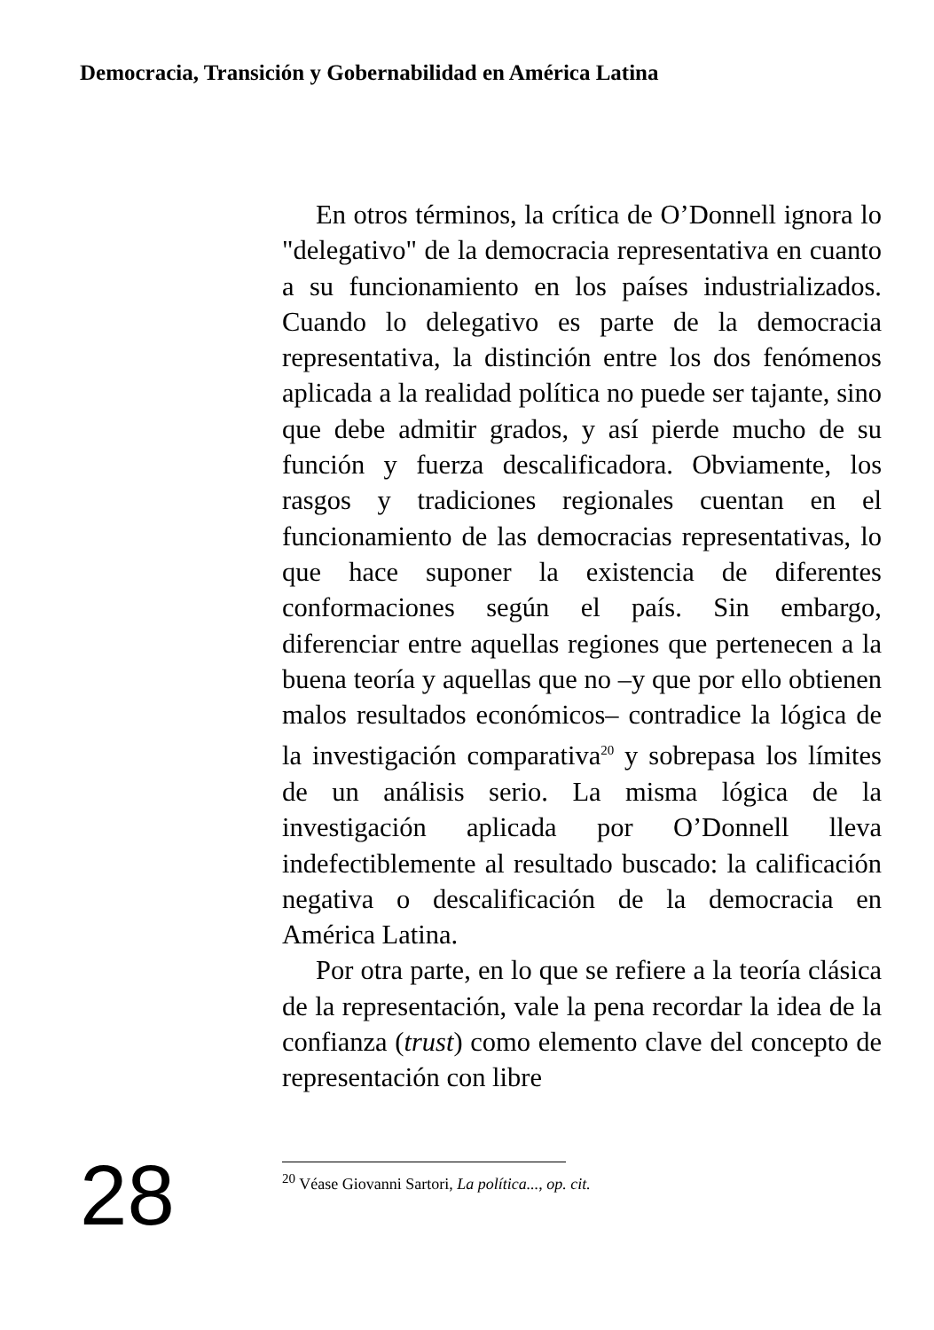Democracia, Transición y Gobernabilidad en América Latina
En otros términos, la crítica de O’Donnell ignora lo "delegativo" de la democracia representativa en cuanto a su funcionamiento en los países industrializados. Cuando lo delegativo es parte de la democracia representativa, la distinción entre los dos fenómenos aplicada a la realidad política no puede ser tajante, sino que debe admitir grados, y así pierde mucho de su función y fuerza descalificadora. Obviamente, los rasgos y tradiciones regionales cuentan en el funcionamiento de las democracias representativas, lo que hace suponer la existencia de diferentes conformaciones según el país. Sin embargo, diferenciar entre aquellas regiones que pertenecen a la buena teoría y aquellas que no –y que por ello obtienen malos resultados económicos– contradice la lógica de la investigación comparativa<sup>20</sup> y sobrepasa los límites de un análisis serio. La misma lógica de la investigación aplicada por O’Donnell lleva indefectiblemente al resultado buscado: la calificación negativa o descalificación de la democracia en América Latina.
Por otra parte, en lo que se refiere a la teoría clásica de la representación, vale la pena recordar la idea de la confianza (trust) como elemento clave del concepto de representación con libre
28
<sup>20</sup> Véase Giovanni Sartori, La política..., op. cit.